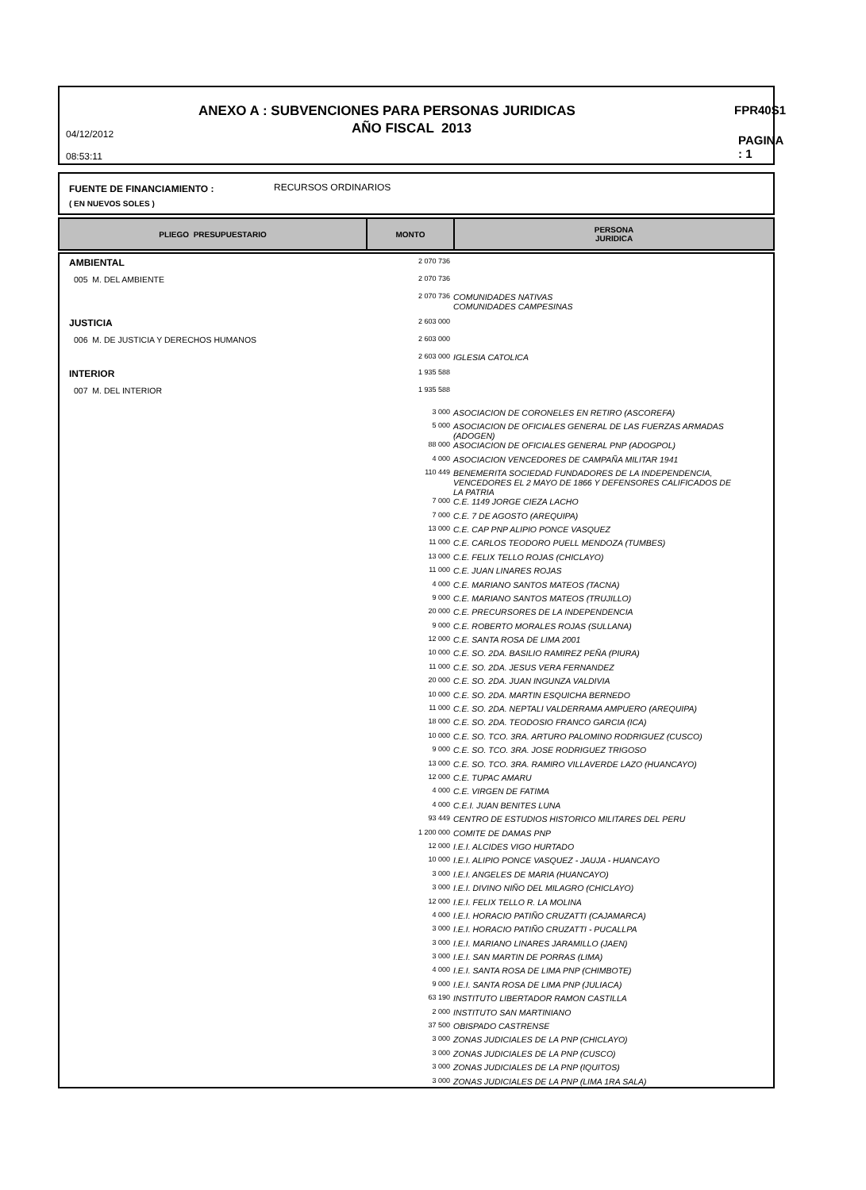ANEXO A : SUBVENCIONES PARA PERSONAS JURIDICAS
FPR40S1
AÑO FISCAL 2013
04/12/2012
08:53:11
PAGINA : 1
FUENTE DE FINANCIAMIENTO : RECURSOS ORDINARIOS
( EN NUEVOS SOLES )
| PLIEGO PRESUPUESTARIO | MONTO | PERSONA JURIDICA |
| AMBIENTAL | 2 070 736 | |
| 005 M. DEL AMBIENTE | 2 070 736 | |
| | 2 070 736 | COMUNIDADES NATIVAS COMUNIDADES CAMPESINAS |
| JUSTICIA | 2 603 000 | |
| 006 M. DE JUSTICIA Y DERECHOS HUMANOS | 2 603 000 | |
| | 2 603 000 | IGLESIA CATOLICA |
| INTERIOR | 1 935 588 | |
| 007 M. DEL INTERIOR | 1 935 588 | |
| | 3 000 | ASOCIACION DE CORONELES EN RETIRO (ASCOREFA) |
| | 5 000 | ASOCIACION DE OFICIALES GENERAL DE LAS FUERZAS ARMADAS (ADOGEN) |
| | 88 000 | ASOCIACION DE OFICIALES GENERAL PNP (ADOGPOL) |
| | 4 000 | ASOCIACION VENCEDORES DE CAMPAÑA MILITAR 1941 |
| | 110 449 | BENEMERITA SOCIEDAD FUNDADORES DE LA INDEPENDENCIA, VENCEDORES EL 2 MAYO DE 1866 Y DEFENSORES CALIFICADOS DE LA PATRIA |
| | 7 000 | C.E. 1149 JORGE CIEZA LACHO |
| | 7 000 | C.E. 7 DE AGOSTO (AREQUIPA) |
| | 13 000 | C.E. CAP PNP ALIPIO PONCE VASQUEZ |
| | 11 000 | C.E. CARLOS TEODORO PUELL MENDOZA (TUMBES) |
| | 13 000 | C.E. FELIX TELLO ROJAS (CHICLAYO) |
| | 11 000 | C.E. JUAN LINARES ROJAS |
| | 4 000 | C.E. MARIANO SANTOS MATEOS (TACNA) |
| | 9 000 | C.E. MARIANO SANTOS MATEOS (TRUJILLO) |
| | 20 000 | C.E. PRECURSORES DE LA INDEPENDENCIA |
| | 9 000 | C.E. ROBERTO MORALES ROJAS (SULLANA) |
| | 12 000 | C.E. SANTA ROSA DE LIMA 2001 |
| | 10 000 | C.E. SO. 2DA. BASILIO RAMIREZ PEÑA (PIURA) |
| | 11 000 | C.E. SO. 2DA. JESUS VERA FERNANDEZ |
| | 20 000 | C.E. SO. 2DA. JUAN INGUNZA VALDIVIA |
| | 10 000 | C.E. SO. 2DA. MARTIN ESQUICHA BERNEDO |
| | 11 000 | C.E. SO. 2DA. NEPTALI VALDERRAMA AMPUERO (AREQUIPA) |
| | 18 000 | C.E. SO. 2DA. TEODOSIO FRANCO GARCIA (ICA) |
| | 10 000 | C.E. SO. TCO. 3RA. ARTURO PALOMINO RODRIGUEZ (CUSCO) |
| | 9 000 | C.E. SO. TCO. 3RA. JOSE RODRIGUEZ TRIGOSO |
| | 13 000 | C.E. SO. TCO. 3RA. RAMIRO VILLAVERDE LAZO (HUANCAYO) |
| | 12 000 | C.E. TUPAC AMARU |
| | 4 000 | C.E. VIRGEN DE FATIMA |
| | 4 000 | C.E.I. JUAN BENITES LUNA |
| | 93 449 | CENTRO DE ESTUDIOS HISTORICO MILITARES DEL PERU |
| | 1 200 000 | COMITE DE DAMAS PNP |
| | 12 000 | I.E.I. ALCIDES VIGO HURTADO |
| | 10 000 | I.E.I. ALIPIO PONCE VASQUEZ - JAUJA - HUANCAYO |
| | 3 000 | I.E.I. ANGELES DE MARIA (HUANCAYO) |
| | 3 000 | I.E.I. DIVINO NIÑO DEL MILAGRO (CHICLAYO) |
| | 12 000 | I.E.I. FELIX TELLO R. LA MOLINA |
| | 4 000 | I.E.I. HORACIO PATIÑO CRUZATTI (CAJAMARCA) |
| | 3 000 | I.E.I. HORACIO PATIÑO CRUZATTI - PUCALLPA |
| | 3 000 | I.E.I. MARIANO LINARES JARAMILLO (JAEN) |
| | 3 000 | I.E.I. SAN MARTIN DE PORRAS (LIMA) |
| | 4 000 | I.E.I. SANTA ROSA DE LIMA PNP (CHIMBOTE) |
| | 9 000 | I.E.I. SANTA ROSA DE LIMA PNP (JULIACA) |
| | 63 190 | INSTITUTO LIBERTADOR RAMON CASTILLA |
| | 2 000 | INSTITUTO SAN MARTINIANO |
| | 37 500 | OBISPADO CASTRENSE |
| | 3 000 | ZONAS JUDICIALES DE LA PNP (CHICLAYO) |
| | 3 000 | ZONAS JUDICIALES DE LA PNP (CUSCO) |
| | 3 000 | ZONAS JUDICIALES DE LA PNP (IQUITOS) |
| | 3 000 | ZONAS JUDICIALES DE LA PNP (LIMA 1RA SALA) |